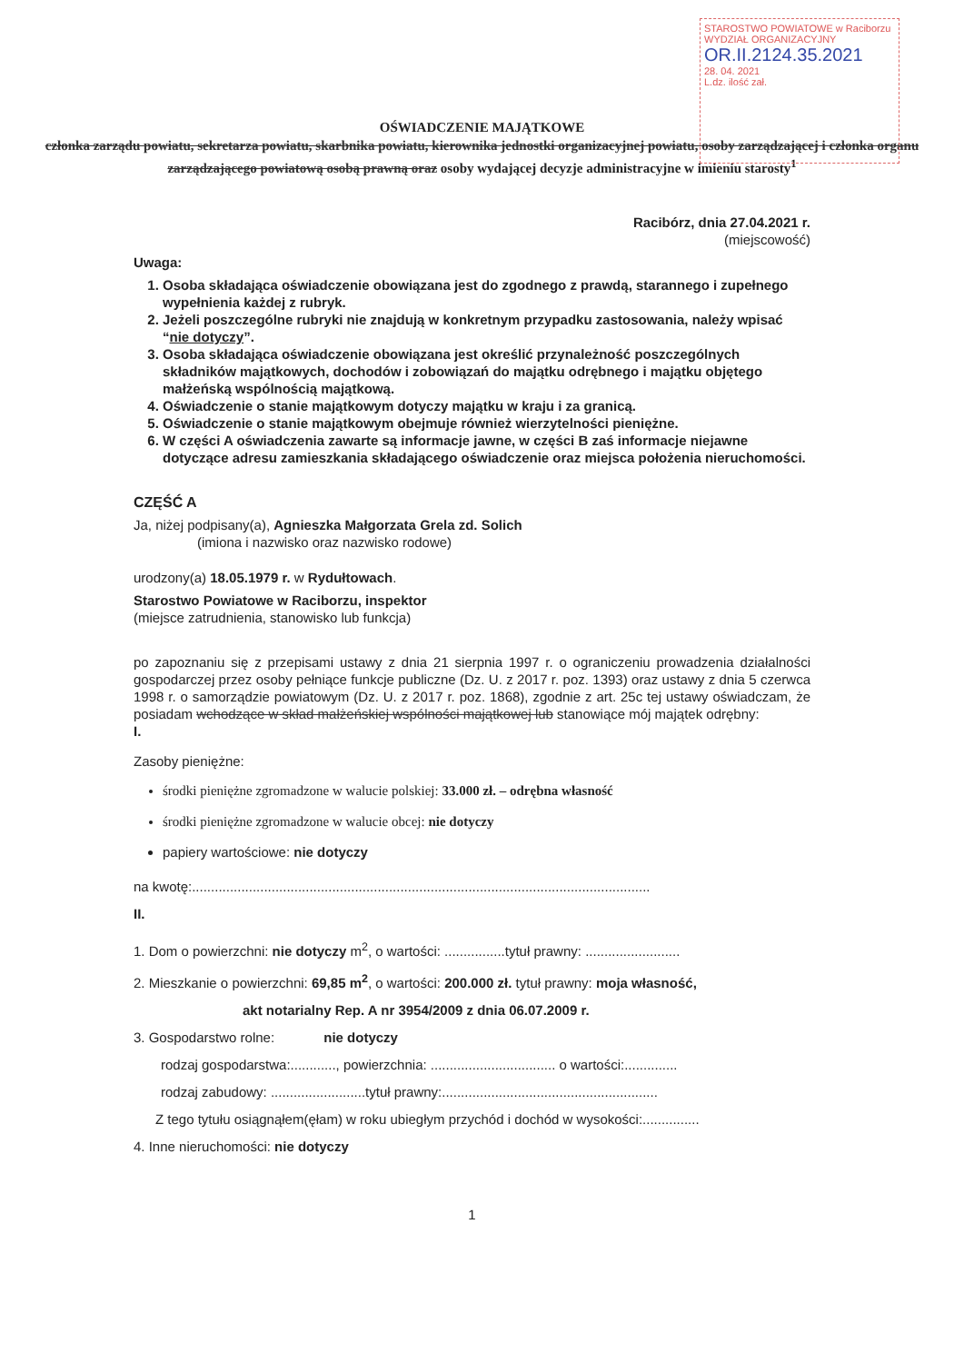STAROSTWO POWIATOWE w Raciborzu WYDZIAŁ ORGANIZACYJNY
OR.II.2124.35.2021
28. 04. 2021
L.dz. ilość zał.
OŚWIADCZENIE MAJĄTKOWE
członka zarządu powiatu, sekretarza powiatu, skarbnika powiatu, kierownika jednostki organizacyjnej powiatu, osoby zarządzającej i członka organu zarządzającego powiatową osobą prawną oraz osoby wydającej decyzje administracyjne w imieniu starosty<sup>1</sup>
Racibórz, dnia 27.04.2021 r.
(miejscowość)
Uwaga:
1. Osoba składająca oświadczenie obowiązana jest do zgodnego z prawdą, starannego i zupełnego wypełnienia każdej z rubryk.
2. Jeżeli poszczególne rubryki nie znajdują w konkretnym przypadku zastosowania, należy wpisać “nie dotyczy”.
3. Osoba składająca oświadczenie obowiązana jest określić przynależność poszczególnych składników majątkowych, dochodów i zobowiązań do majątku odrębnego i majątku objętego małżeńską wspólnością majątkową.
4. Oświadczenie o stanie majątkowym dotyczy majątku w kraju i za granicą.
5. Oświadczenie o stanie majątkowym obejmuje również wierzytelności pieniężne.
6. W części A oświadczenia zawarte są informacje jawne, w części B zaś informacje niejawne dotyczące adresu zamieszkania składającego oświadczenie oraz miejsca położenia nieruchomości.
CZĘŚĆ A
Ja, niżej podpisany(a), Agnieszka Małgorzata Grela zd. Solich
(imiona i nazwisko oraz nazwisko rodowe)
urodzony(a) 18.05.1979 r. w Rydułtowach.
Starostwo Powiatowe w Raciborzu, inspektor
(miejsce zatrudnienia, stanowisko lub funkcja)
po zapoznaniu się z przepisami ustawy z dnia 21 sierpnia 1997 r. o ograniczeniu prowadzenia działalności gospodarczej przez osoby pełniące funkcje publiczne (Dz. U. z 2017 r. poz. 1393) oraz ustawy z dnia 5 czerwca 1998 r. o samorządzie powiatowym (Dz. U. z 2017 r. poz. 1868), zgodnie z art. 25c tej ustawy oświadczam, że posiadam wchodzące w skład małżeńskiej wspólności majątkowej lub stanowiące mój majątek odrębny:
I.
Zasoby pieniężne:
środki pieniężne zgromadzone w walucie polskiej: 33.000 zł. – odrębna własność
środki pieniężne zgromadzone w walucie obcej: nie dotyczy
papiery wartościowe: nie dotyczy
na kwotę:.........................................................................................................................
II.
1. Dom o powierzchni: nie dotyczy m<sup>2</sup>, o wartości: ................tytuł prawny: .........................
2. Mieszkanie o powierzchni: 69,85 m<sup>2</sup>, o wartości: 200.000 zł. tytuł prawny: moja własność, akt notarialny Rep. A nr 3954/2009 z dnia 06.07.2009 r.
3. Gospodarstwo rolne: nie dotyczy
rodzaj gospodarstwa:............, powierzchnia: ................................. o wartości:..............
rodzaj zabudowy: .........................tytuł prawny:.........................................................
Z tego tytułu osiągnąłem(ęłam) w roku ubiegłym przychód i dochód w wysokości:...............
4. Inne nieruchomości: nie dotyczy
1